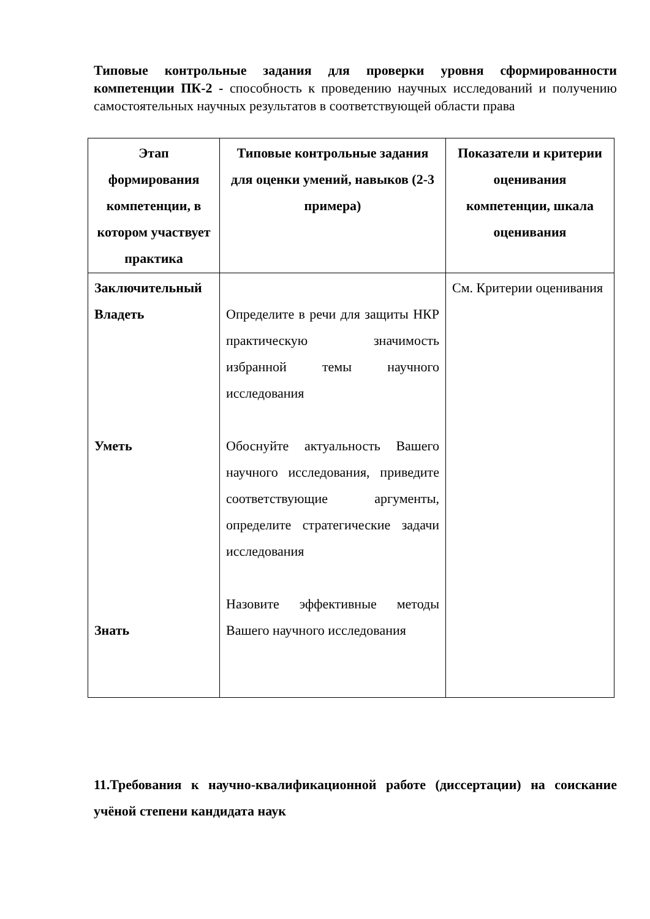Типовые контрольные задания для проверки уровня сформированности компетенции ПК-2 - способность к проведению научных исследований и получению самостоятельных научных результатов в соответствующей области права
| Этап формирования компетенции, в котором участвует практика | Типовые контрольные задания для оценки умений, навыков (2-3 примера) | Показатели и критерии оценивания компетенции, шкала оценивания |
| --- | --- | --- |
| Заключительный Владеть Уметь Знать | Определите в речи для защиты НКР практическую значимость избранной темы научного исследования Обоснуйте актуальность Вашего научного исследования, приведите соответствующие аргументы, определите стратегические задачи исследования Назовите эффективные методы Вашего научного исследования | См. Критерии оценивания |
11.Требования к научно-квалификационной работе (диссертации) на соискание учёной степени кандидата наук